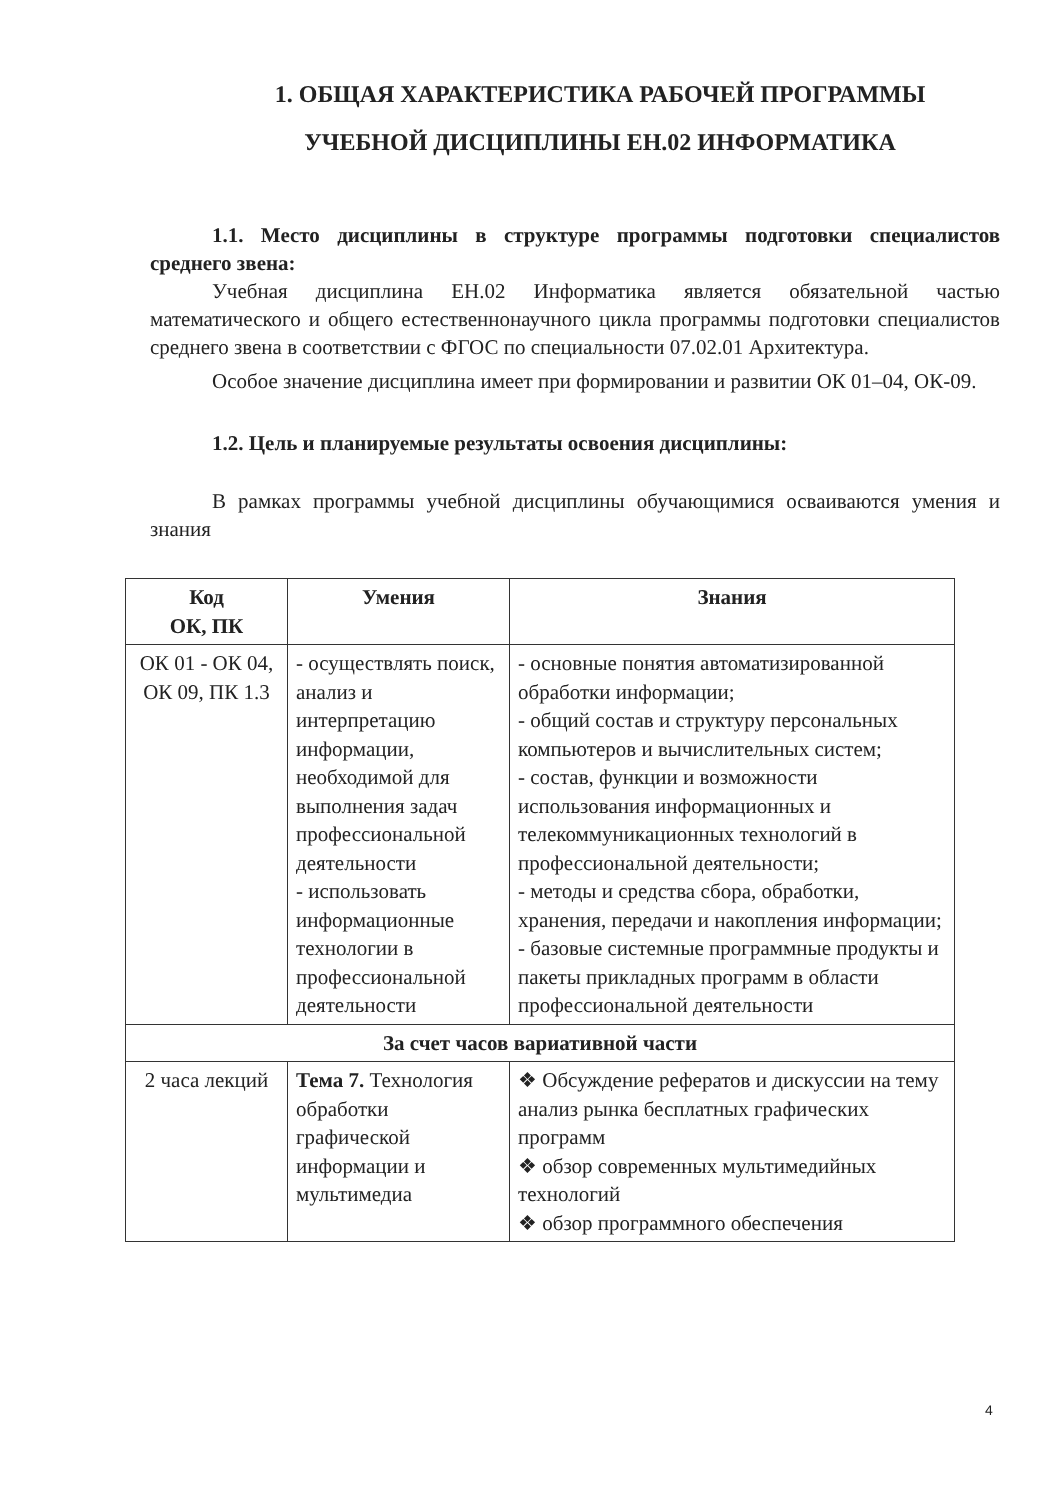1. ОБЩАЯ ХАРАКТЕРИСТИКА РАБОЧЕЙ ПРОГРАММЫ УЧЕБНОЙ ДИСЦИПЛИНЫ ЕН.02 ИНФОРМАТИКА
1.1. Место дисциплины в структуре программы подготовки специалистов среднего звена:
Учебная дисциплина ЕН.02 Информатика является обязательной частью математического и общего естественнонаучного цикла программы подготовки специалистов среднего звена в соответствии с ФГОС по специальности 07.02.01 Архитектура.
Особое значение дисциплина имеет при формировании и развитии ОК 01–04, ОК-09.
1.2. Цель и планируемые результаты освоения дисциплины:
В рамках программы учебной дисциплины обучающимися осваиваются умения и знания
| Код ОК, ПК | Умения | Знания |
| --- | --- | --- |
| ОК 01 - ОК 04, ОК 09, ПК 1.3 | - осуществлять поиск, анализ и интерпретацию информации, необходимой для выполнения задач профессиональной деятельности - использовать информационные технологии в профессиональной деятельности | - основные понятия автоматизированной обработки информации; - общий состав и структуру персональных компьютеров и вычислительных систем; - состав, функции и возможности использования информационных и телекоммуникационных технологий в профессиональной деятельности; - методы и средства сбора, обработки, хранения, передачи и накопления информации; - базовые системные программные продукты и пакеты прикладных программ в области профессиональной деятельности |
| За счет часов вариативной части | | |
| 2 часа лекций | Тема 7. Технология обработки графической информации и мультимедиа | ❖ Обсуждение рефератов и дискуссии на тему анализ рынка бесплатных графических программ ❖ обзор современных мультимедийных технологий ❖ обзор программного обеспечения |
4